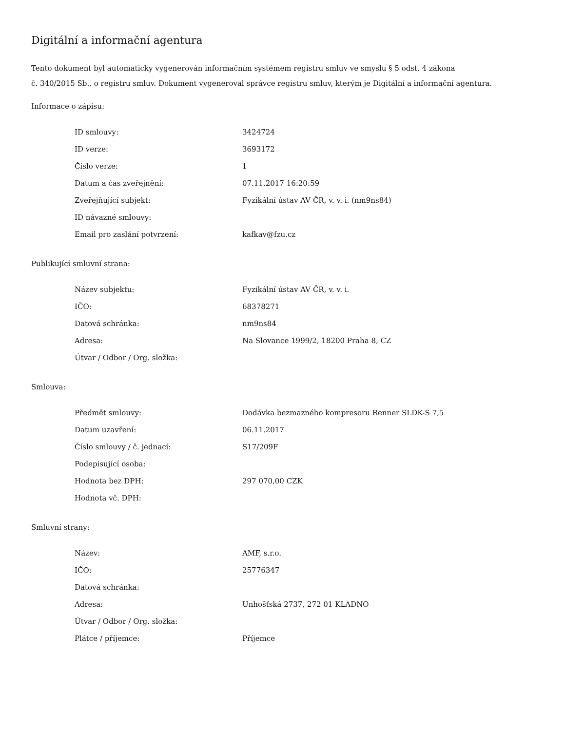Digitální a informační agentura
Tento dokument byl automaticky vygenerován informačním systémem registru smluv ve smyslu § 5 odst. 4 zákona
č. 340/2015 Sb., o registru smluv. Dokument vygeneroval správce registru smluv, kterým je Digitální a informační agentura.
Informace o zápisu:
| ID smlouvy: | 3424724 |
| ID verze: | 3693172 |
| Číslo verze: | 1 |
| Datum a čas zveřejnění: | 07.11.2017 16:20:59 |
| Zveřejňující subjekt: | Fyzikální ústav AV ČR, v. v. i. (nm9ns84) |
| ID návazné smlouvy: | |
| Email pro zaslání potvrzení: | kafkav@fzu.cz |
Publikující smluvní strana:
| Název subjektu: | Fyzikální ústav AV ČR, v. v. i. |
| IČO: | 68378271 |
| Datová schránka: | nm9ns84 |
| Adresa: | Na Slovance 1999/2, 18200 Praha 8, CZ |
| Útvar / Odbor / Org. složka: | |
Smlouva:
| Předmět smlouvy: | Dodávka bezmazného kompresoru Renner SLDK-S 7,5 |
| Datum uzavření: | 06.11.2017 |
| Číslo smlouvy / č. jednací: | S17/209F |
| Podepisující osoba: | |
| Hodnota bez DPH: | 297 070,00 CZK |
| Hodnota vč. DPH: | |
Smluvní strany:
| Název: | AMF, s.r.o. |
| IČO: | 25776347 |
| Datová schránka: | |
| Adresa: | Unhošťská 2737, 272 01 KLADNO |
| Útvar / Odbor / Org. složka: | |
| Plátce / příjemce: | Příjemce |